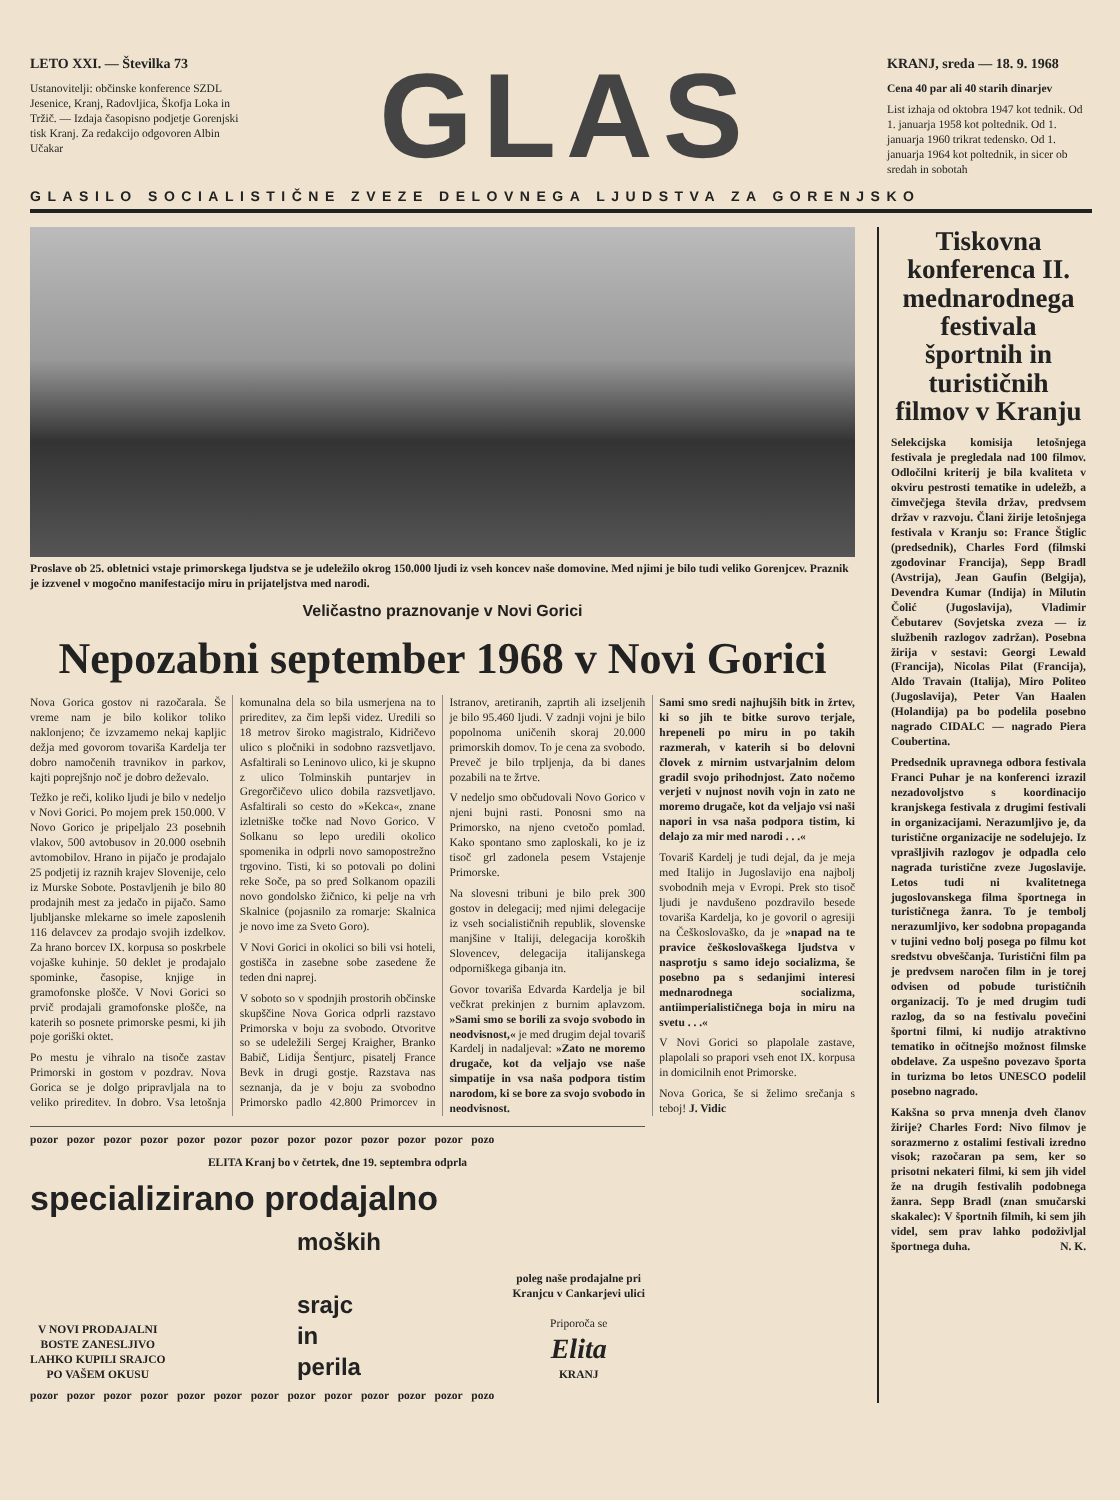LETO XXI. — Številka 73
Ustanovitelji: občinske konference SZDL Jesenice, Kranj, Radovljica, Škofja Loka in Tržič. — Izdaja časopisno podjetje Gorenjski tisk Kranj. Za redakcijo odgovoren Albin Učakar
GLAS
KRANJ, sreda — 18. 9. 1968
Cena 40 par ali 40 starih dinarjev
List izhaja od oktobra 1947 kot tednik. Od 1. januarja 1958 kot poltednik. Od 1. januarja 1960 trikrat tedensko. Od 1. januarja 1964 kot poltednik, in sicer ob sredah in sobotah
GLASILO SOCIALISTIČNE ZVEZE DELOVNEGA LJUDSTVA ZA GORENJSKO
Proslave ob 25. obletnici vstaje primorskega ljudstva se je udeležilo okrog 150.000 ljudi iz vseh koncev naše domovine. Med njimi je bilo tudi veliko Gorenjcev. Praznik je izzvenel v mogočno manifestacijo miru in prijateljstva med narodi.
Veličastno praznovanje v Novi Gorici
Nepozabni september 1968 v Novi Gorici
Nova Gorica gostov ni razočarala. Še vreme nam je bilo kolikor toliko naklonjeno; če izvzamemo nekaj kapljic dežja med govorom tovariša Kardelja ter dobro namočenih travnikov in parkov, kajti poprejšnjo noč je dobro deževalo.
Težko je reči, koliko ljudi je bilo v nedeljo v Novi Gorici. Po mojem prek 150.000. V Novo Gorico je pripeljalo 23 posebnih vlakov, 500 avtobusov in 20.000 osebnih avtomobilov. Hrano in pijačo je prodajalo 25 podjetij iz raznih krajev Slovenije, celo iz Murske Sobote. Postavljenih je bilo 80 prodajnih mest za jedačo in pijačo. Samo ljubljanske mlekarne so imele zaposlenih 116 delavcev za prodajo svojih izdelkov. Za hrano borcev IX. korpusa so poskrbele vojaške kuhinje. 50 deklet je prodajalo spominke, časopise, knjige in gramofonske plošče. V Novi Gorici so prvič prodajali gramofonske plošče, na katerih so posnete primorske pesmi, ki jih poje goriški oktet.
Po mestu je vihralo na tisoče zastav Primorski in gostom v pozdrav. Nova Gorica se je dolgo pripravljala na to veliko prireditev. In dobro. Vsa letošnja komunalna dela so bila usmerjena na to prireditev, za čim lepši videz. Uredili so 18 metrov široko magistralo, Kidričevo ulico s pločniki in sodobno razsvetljavo. Asfaltirali so Leninovo ulico, ki je skupno z ulico Tolminskih puntarjev in Gregorčičevo ulico dobila razsvetljavo. Asfaltirali so cesto do »Kekca«, znane izletniške točke nad Novo Gorico. V Solkanu so lepo uredili okolico spomenika in odprli novo samopostrežno trgovino. Tisti, ki so potovali po dolini reke Soče, pa so pred Solkanom opazili novo gondolsko žičnico, ki pelje na vrh Skalnice (pojasnilo za romarje: Skalnica je novo ime za Sveto Goro).
V Novi Gorici in okolici so bili vsi hoteli, gostišča in zasebne sobe zasedene že teden dni naprej.
V soboto so v spodnjih prostorih občinske skupščine Nova Gorica odprli razstavo Primorska v boju za svobodo. Otvoritve so se udeležili Sergej Kraigher, Branko Babič, Lidija Šentjurc, pisatelj France Bevk in drugi gostje. Razstava nas seznanja, da je v boju za svobodno Primorsko padlo 42.800 Primorcev in Istranov, aretiranih, zaprtih ali izseljenih je bilo 95.460 ljudi. V zadnji vojni je bilo popolnoma uničenih skoraj 20.000 primorskih domov. To je cena za svobodo. Preveč je bilo trpljenja, da bi danes pozabili na te žrtve.
V nedeljo smo občudovali Novo Gorico v njeni bujni rasti. Ponosni smo na Primorsko, na njeno cvetočo pomlad. Kako spontano smo zaploskali, ko je iz tisoč grl zadonela pesem Vstajenje Primorske.
Na slovesni tribuni je bilo prek 300 gostov in delegacij; med njimi delegacije iz vseh socialističnih republik, slovenske manjšine v Italiji, delegacija koroških Slovencev, delegacija italijanskega odporniškega gibanja itn.
Govor tovariša Edvarda Kardelja je bil večkrat prekinjen z burnim aplavzom. »Sami smo se borili za svojo svobodo in neodvisnost,« je med drugim dejal tovariš Kardelj in nadaljeval: »Zato ne moremo drugače, kot da veljajo vse naše simpatije in vsa naša podpora tistim narodom, ki se bore za svojo svobodo in neodvisnost.
Sami smo sredi najhujših bitk in žrtev, ki so jih te bitke surovo terjale, hrepeneli po miru in po takih razmerah, v katerih si bo delovni človek z mirnim ustvarjalnim delom gradil svojo prihodnjost. Zato nočemo verjeti v nujnost novih vojn in zato ne moremo drugače, kot da veljajo vsi naši napori in vsa naša podpora tistim, ki delajo za mir med narodi . . .«
Tovariš Kardelj je tudi dejal, da je meja med Italijo in Jugoslavijo ena najbolj svobodnih meja v Evropi. Prek sto tisoč ljudi je navdušeno pozdravilo besede tovariša Kardelja, ko je govoril o agresiji na Češkoslovaško, da je »napad na te pravice češkoslovaškega ljudstva v nasprotju s samo idejo socializma, še posebno pa s sedanjimi interesi mednarodnega socializma, antiimperialističnega boja in miru na svetu . . .«
V Novi Gorici so plapolale zastave, plapolali so prapori vseh enot IX. korpusa in domicilnih enot Primorske.
Nova Gorica, še si želimo srečanja s teboj! J. Vidic
pozor pozor pozor pozor pozor pozor pozor pozor pozor pozor pozor pozor pozo
ELITA Kranj bo v četrtek, dne 19. septembra odprla
specializirano prodajalno
V NOVI PRODAJALNI
BOSTE ZANESLJIVO
LAHKO KUPILI SRAJCO
PO VAŠEM OKUSU
moških
srajc
in
perila
poleg naše prodajalne pri
Kranjcu v Cankarjevi ulici
Priporoča se
Elita
KRANJ
pozor pozor pozor pozor pozor pozor pozor pozor pozor pozor pozor pozor pozo
Tiskovna konferenca II. mednarodnega festivala športnih in turističnih filmov v Kranju
Selekcijska komisija letošnjega festivala je pregledala nad 100 filmov. Odločilni kriterij je bila kvaliteta v okviru pestrosti tematike in udeležb, a čimvečjega števila držav, predvsem držav v razvoju. Člani žirije letošnjega festivala v Kranju so: France Štiglic (predsednik), Charles Ford (filmski zgodovinar Francija), Sepp Bradl (Avstrija), Jean Gaufin (Belgija), Devendra Kumar (Indija) in Milutin Čolić (Jugoslavija), Vladimir Čebutarev (Sovjetska zveza — iz službenih razlogov zadržan). Posebna žirija v sestavi: Georgi Lewald (Francija), Nicolas Pilat (Francija), Aldo Travain (Italija), Miro Politeo (Jugoslavija), Peter Van Haalen (Holandija) pa bo podelila posebno nagrado CIDALC — nagrado Piera Coubertina.
Predsednik upravnega odbora festivala Franci Puhar je na konferenci izrazil nezadovoljstvo s koordinacijo kranjskega festivala z drugimi festivali in organizacijami. Nerazumljivo je, da turistične organizacije ne sodelujejo. Iz vprašljivih razlogov je odpadla celo nagrada turistične zveze Jugoslavije. Letos tudi ni kvalitetnega jugoslovanskega filma športnega in turističnega žanra. To je tembolj nerazumljivo, ker sodobna propaganda v tujini vedno bolj posega po filmu kot sredstvu obveščanja. Turistični film pa je predvsem naročen film in je torej odvisen od pobude turističnih organizacij. To je med drugim tudi razlog, da so na festivalu povečini športni filmi, ki nudijo atraktivno tematiko in očitnejšo možnost filmske obdelave. Za uspešno povezavo športa in turizma bo letos UNESCO podelil posebno nagrado.
Kakšna so prva mnenja dveh članov žirije? Charles Ford: Nivo filmov je sorazmerno z ostalimi festivali izredno visok; razočaran pa sem, ker so prisotni nekateri filmi, ki sem jih videl že na drugih festivalih podobnega žanra. Sepp Bradl (znan smučarski skakalec): V športnih filmih, ki sem jih videl, sem prav lahko podoživljal športnega duha. N. K.